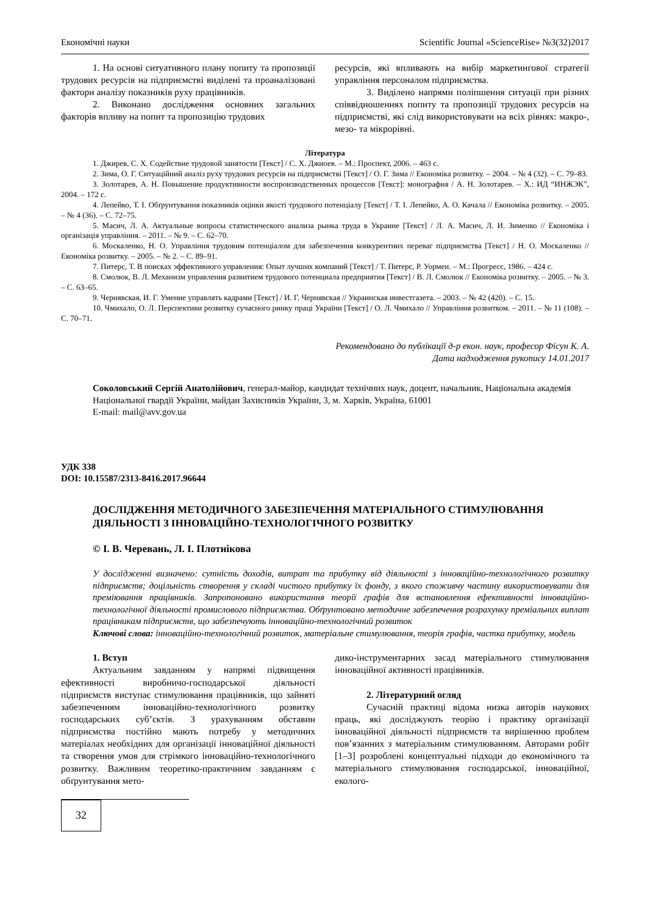Економічні науки Scientific Journal «ScienceRise» №3(32)2017
1. На основі ситуативного плану попиту та пропозиції трудових ресурсів на підприємстві виділені та проаналізовані фактори аналізу показників руху працівників.
2. Виконано дослідження основних загальних факторів впливу на попит та пропозицію трудових
ресурсів, які впливають на вибір маркетингової стратегії управління персоналом підприємства.
3. Виділено напрями поліпшення ситуації при різних співвідношеннях попиту та пропозиції трудових ресурсів на підприємстві, які слід використовувати на всіх рівнях: макро-, мезо- та мікрорівні.
Література
1. Джирев, С. Х. Содействие трудовой занятости [Текст] / С. Х. Джиоев. – М.: Проспект, 2006. – 463 с.
2. Зима, О. Г. Ситуаційний аналіз руху трудових ресурсів на підприємстві [Текст] / О. Г. Зима // Економіка розвитку. – 2004. – № 4 (32). – С. 79–83.
3. Золотарев, А. Н. Повышение продуктивности воспроизводственных процессов [Текст]: монография / А. Н. Золотарев. – Х.: ИД “ИНЖЭК”, 2004. – 172 с.
4. Лепейко, Т. І. Обґрунтування показників оцінки якості трудового потенціалу [Текст] / Т. І. Лепейко, А. О. Качала // Економіка розвитку. – 2005. – № 4 (36). – С. 72–75.
5. Масич, Л. А. Актуальные вопросы статистического анализа рынка труда в Украине [Текст] / Л. А. Масич, Л. И. Зименко // Економіка і організація управління. – 2011. – № 9. – С. 62–70.
6. Москаленко, Н. О. Управління трудовим потенціалом для забезпечення конкурентних переваг підприємства [Текст] / Н. О. Москаленко // Економіка розвитку. – 2005. – № 2. – С. 89–91.
7. Питерс, Т. В поисках эффективного управления: Опыт лучших компаний [Текст] / Т. Питерс, Р. Уормен. – М.: Прогресс, 1986. – 424 с.
8. Смолюк, В. Л. Механизм управления развитием трудового потенциала предприятия [Текст] / В. Л. Смолюк // Економіка розвитку. – 2005. – № 3. – С. 63–65.
9. Чернявская, И. Г. Умение управлять кадрами [Текст] / И. Г. Чернявская // Украинская инвестгазета. – 2003. – № 42 (420). – С. 15.
10. Чмихало, О. Л. Перспективи розвитку сучасного ринку праці України [Текст] / О. Л. Чмихало // Управління розвитком. – 2011. – № 11 (108). – С. 70–71.
Рекомендовано до публікації д-р екон. наук, професор Фісун К. А.
Дата надходження рукопису 14.01.2017
Соколовський Сергій Анатолійович, генерал-майор, кандидат технічних наук, доцент, начальник, Національна академія Національної гвардії України, майдан Захисників України, 3, м. Харків, Україна, 61001
E-mail: mail@avv.gov.ua
УДК 338
DOI: 10.15587/2313-8416.2017.96644
ДОСЛІДЖЕННЯ МЕТОДИЧНОГО ЗАБЕЗПЕЧЕННЯ МАТЕРІАЛЬНОГО СТИМУЛЮВАННЯ ДІЯЛЬНОСТІ З ІННОВАЦІЙНО-ТЕХНОЛОГІЧНОГО РОЗВИТКУ
© І. В. Черевань, Л. І. Плотнікова
У дослідженні визначено: сутність доходів, витрат та прибутку від діяльності з інноваційно-технологічного розвитку підприємств; доцільність створення у складі чистого прибутку їх фонду, з якого споживчу частину використовувати для преміювання працівників. Запропоновано використання теорії графів для встановлення ефективності інноваційно-технологічної діяльності промислового підприємства. Обґрунтовано методичне забезпечення розрахунку преміальних виплат працівникам підприємств, що забезпечують інноваційно-технологічний розвиток
Ключові слова: інноваційно-технологічний розвиток, матеріальне стимулювання, теорія графів, частка прибутку, модель
1. Вступ
Актуальним завданням у напрямі підвищення ефективності виробничо-господарської діяльності підприємств виступає стимулювання працівників, що зайняті забезпеченням інноваційно-технологічного розвитку господарських суб’єктів. З урахуванням обставин підприємства постійно мають потребу у методичних матеріалах необхідних для організації інноваційної діяльності та створення умов для стрімкого інноваційно-технологічного розвитку. Важливим теоретико-практичним завданням є обґрунтування мето-
дико-інструментарних засад матеріального стимулювання інноваційної активності працівників.
2. Літературний огляд
Сучасній практиці відома низка авторів наукових праць, які досліджують теорію і практику організації інноваційної діяльності підприємств та вирішенню проблем пов’язанних з матеріальним стимулюванням. Авторами робіт [1–3] розроблені концептуальні підходи до економічного та матеріального стимулювання господарської, інноваційної, еколого-
32